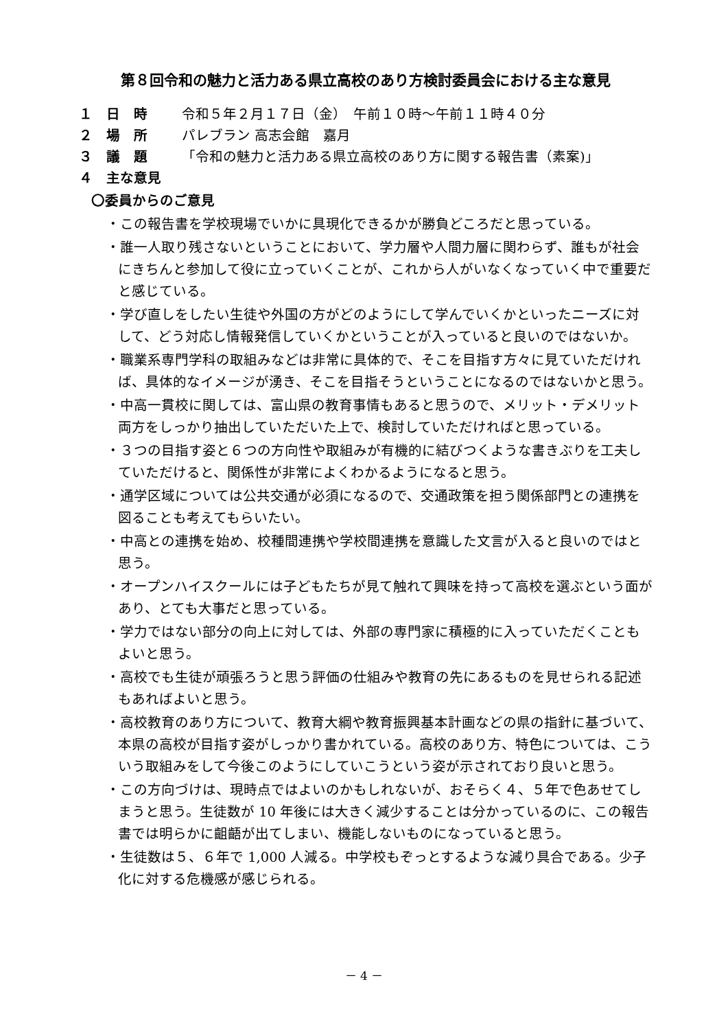第８回令和の魅力と活力ある県立高校のあり方検討委員会における主な意見
１　日　時 令和５年２月１７日（金）　午前１０時～午前１１時４０分
２　場　所 パレブラン 高志会館　嘉月
３　議　題 「令和の魅力と活力ある県立高校のあり方に関する報告書（素案)」
４　主な意見
〇委員からのご意見
・この報告書を学校現場でいかに具現化できるかが勝負どころだと思っている。
・誰一人取り残さないということにおいて、学力層や人間力層に関わらず、誰もが社会にきちんと参加して役に立っていくことが、これから人がいなくなっていく中で重要だと感じている。
・学び直しをしたい生徒や外国の方がどのようにして学んでいくかといったニーズに対して、どう対応し情報発信していくかということが入っていると良いのではないか。
・職業系専門学科の取組みなどは非常に具体的で、そこを目指す方々に見ていただければ、具体的なイメージが湧き、そこを目指そうということになるのではないかと思う。
・中高一貫校に関しては、富山県の教育事情もあると思うので、メリット・デメリット両方をしっかり抽出していただいた上で、検討していただければと思っている。
・３つの目指す姿と６つの方向性や取組みが有機的に結びつくような書きぶりを工夫していただけると、関係性が非常によくわかるようになると思う。
・通学区域については公共交通が必須になるので、交通政策を担う関係部門との連携を図ることも考えてもらいたい。
・中高との連携を始め、校種間連携や学校間連携を意識した文言が入ると良いのではと思う。
・オープンハイスクールには子どもたちが見て触れて興味を持って高校を選ぶという面があり、とても大事だと思っている。
・学力ではない部分の向上に対しては、外部の専門家に積極的に入っていただくこともよいと思う。
・高校でも生徒が頑張ろうと思う評価の仕組みや教育の先にあるものを見せられる記述もあればよいと思う。
・高校教育のあり方について、教育大綱や教育振興基本計画などの県の指針に基づいて、本県の高校が目指す姿がしっかり書かれている。高校のあり方、特色については、こういう取組みをして今後このようにしていこうという姿が示されており良いと思う。
・この方向づけは、現時点ではよいのかもしれないが、おそらく４、５年で色あせてしまうと思う。生徒数が 10 年後には大きく減少することは分かっているのに、この報告書では明らかに齟齬が出てしまい、機能しないものになっていると思う。
・生徒数は５、６年で 1,000 人減る。中学校もぞっとするような減り具合である。少子化に対する危機感が感じられる。
－ 4 －